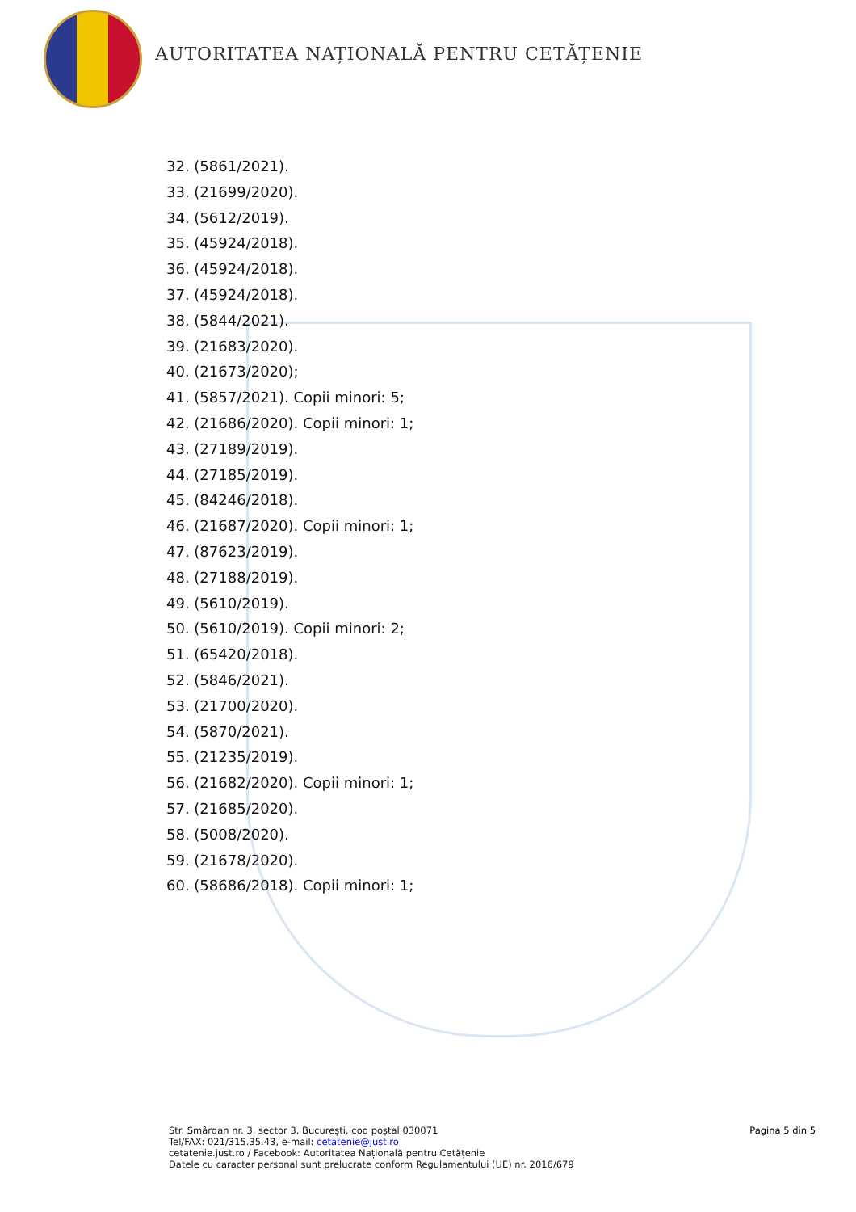AUTORITATEA NAȚIONALĂ PENTRU CETĂȚENIE
32. (5861/2021).
33. (21699/2020).
34. (5612/2019).
35. (45924/2018).
36. (45924/2018).
37. (45924/2018).
38. (5844/2021).
39. (21683/2020).
40. (21673/2020);
41. (5857/2021). Copii minori: 5;
42. (21686/2020). Copii minori: 1;
43. (27189/2019).
44. (27185/2019).
45. (84246/2018).
46. (21687/2020). Copii minori: 1;
47. (87623/2019).
48. (27188/2019).
49. (5610/2019).
50. (5610/2019). Copii minori: 2;
51. (65420/2018).
52. (5846/2021).
53. (21700/2020).
54. (5870/2021).
55. (21235/2019).
56. (21682/2020). Copii minori: 1;
57. (21685/2020).
58. (5008/2020).
59. (21678/2020).
60. (58686/2018). Copii minori: 1;
Str. Smârdan nr. 3, sector 3, București, cod poștal 030071
Tel/FAX: 021/315.35.43, e-mail: cetatenie@just.ro
cetatenie.just.ro / Facebook: Autoritatea Națională pentru Cetățenie
Datele cu caracter personal sunt prelucrate conform Regulamentului (UE) nr. 2016/679
Pagina 5 din 5